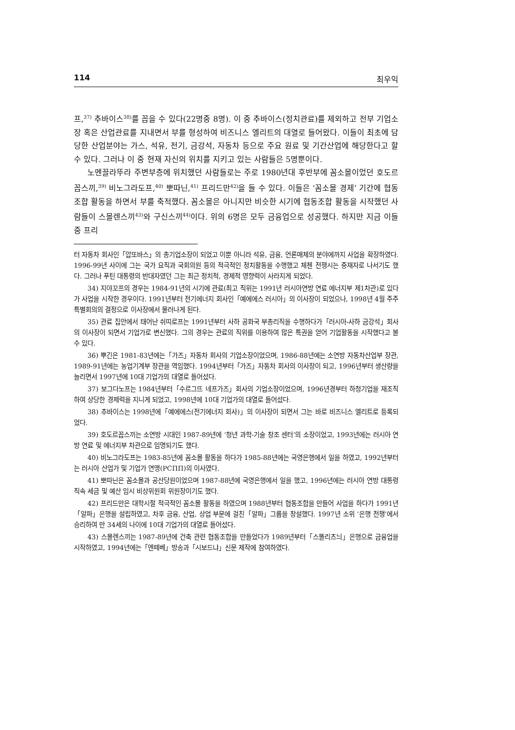114 최우익
프,<sup>37)</sup> 추바이스<sup>38)</sup>를 꼽을 수 있다(22명중 8명). 이 중 추바이스(정치관료)를 제외하고 전부 기업소장 혹은 산업관료를 지내면서 부를 형성하여 비즈니스 엘리트의 대열로 들어왔다. 이들이 최초에 담당한 산업분야는 가스, 석유, 전기, 금강석, 자동차 등으로 주요 원료 및 기간산업에 해당한다고 할 수 있다. 그러나 이 중 현재 자신의 위치를 지키고 있는 사람들은 5명뿐이다.
노멘끌라뚜라 주변부층에 위치했던 사람들로는 주로 1980년대 후반부에 꼼소몰이었던 호도르꼽스끼,<sup>39)</sup> 비노그라도프,<sup>40)</sup> 뽀따닌,<sup>41)</sup> 프리드만<sup>42)</sup>을 들 수 있다. 이들은 ‘꼼소몰 경제’ 기간에 협동조합 활동을 하면서 부를 축적했다. 꼼소몰은 아니지만 비슷한 시기에 협동조합 활동을 시작했던 사람들이 스몰렌스끼<sup>43)</sup>와 구신스끼<sup>44)</sup>이다. 위의 6명은 모두 금융업으로 성공했다. 하지만 지금 이들 중 프리
터 자동차 회사인「압또바스」의 총기업소장이 되었고 이뿐 아니라 석유, 금융, 언론매체의 분야에까지 사업을 확장하였다. 1996-99년 사이에 그는 국가 요직과 국회의원 등의 적극적인 정치활동을 수행했고 체첸 전쟁시는 중재자로 나서기도 했다. 그러나 푸틴 대통령의 반대자였던 그는 최근 정치적, 경제적 영향력이 사라지게 되었다.
34) 지야꼬프의 경우는 1984-91년의 시기에 관료(최고 직위는 1991년 러시아연방 연료 에너지부 제1차관)로 있다가 사업을 시작한 경우이다. 1991년부터 전기에너지 회사인「예에에스 러시아」의 이사장이 되었으나, 1998년 4월 주주특별회의의 결정으로 이사장에서 물러나게 된다.
35) 관료 집안에서 태어난 쉬띠로프는 1991년부터 사하 공화국 부총리직을 수행하다가「러시아-사하 금강석」회사의 이사장이 되면서 기업가로 변신했다. 그의 경우는 관료의 직위를 이용하여 많은 특권을 얻어 기업활동을 시작했다고 볼 수 있다.
36) 뿌긴은 1981-83년에는「가즈」자동차 회사의 기업소장이었으며, 1986-88년에는 소연방 자동차산업부 장관, 1989-91년에는 농업기계부 장관을 역임했다. 1994년부터「가즈」자동차 회사의 이사장이 되고, 1996년부터 생산량을 늘리면서 1997년에 10대 기업가의 대열로 들어섰다.
37) 보그다노프는 1984년부터「수르그뜨 네프가즈」회사의 기업소장이었으며, 1996년경부터 하청기업을 재조직하여 상당한 경제력을 지니게 되었고, 1998년에 10대 기업가의 대열로 들어섰다.
38) 추바이스는 1998년에「예에에스(전기에너지 회사)」의 이사장이 되면서 그는 바로 비즈니스 엘리트로 등록되었다.
39) 호도르꼽스끼는 소연방 시대인 1987-89년에 ‘청년 과학-기술 창조 센터’의 소장이었고, 1993년에는 러시아 연방 연료 및 에너지부 차관으로 임명되기도 했다.
40) 비노그라도프는 1983-85년에 꼼소몰 활동을 하다가 1985-88년에는 국영은행에서 일을 하였고, 1992년부터는 러시아 산업가 및 기업가 연맹(РСПП)의 이사였다.
41) 뽀따닌은 꼼소몰과 공산당원이었으며 1987-88년에 국영은행에서 일을 했고, 1996년에는 러시아 연방 대통령 직속 세금 및 예산 임시 비상위원회 위원장이기도 했다.
42) 프리드만은 대학시절 적극적인 꼼소몰 활동을 하였으며 1988년부터 협동조합을 만들어 사업을 하다가 1991년「알파」은행을 설립하였고, 차후 금융, 산업, 상업 부문에 걸친「알파」그룹을 창설했다. 1997년 소위 ‘은행 전쟁’에서 승리하여 만 34세의 나이에 10대 기업가의 대열로 들어섰다.
43) 스몰렌스끼는 1987-89년에 건축 관련 협동조합을 만들었다가 1989년부터「스똘리츠늬」은행으로 금융업을 시작하였고, 1994년에는「엔떼베」방송과「시보드냐」신문 제작에 참여하였다.